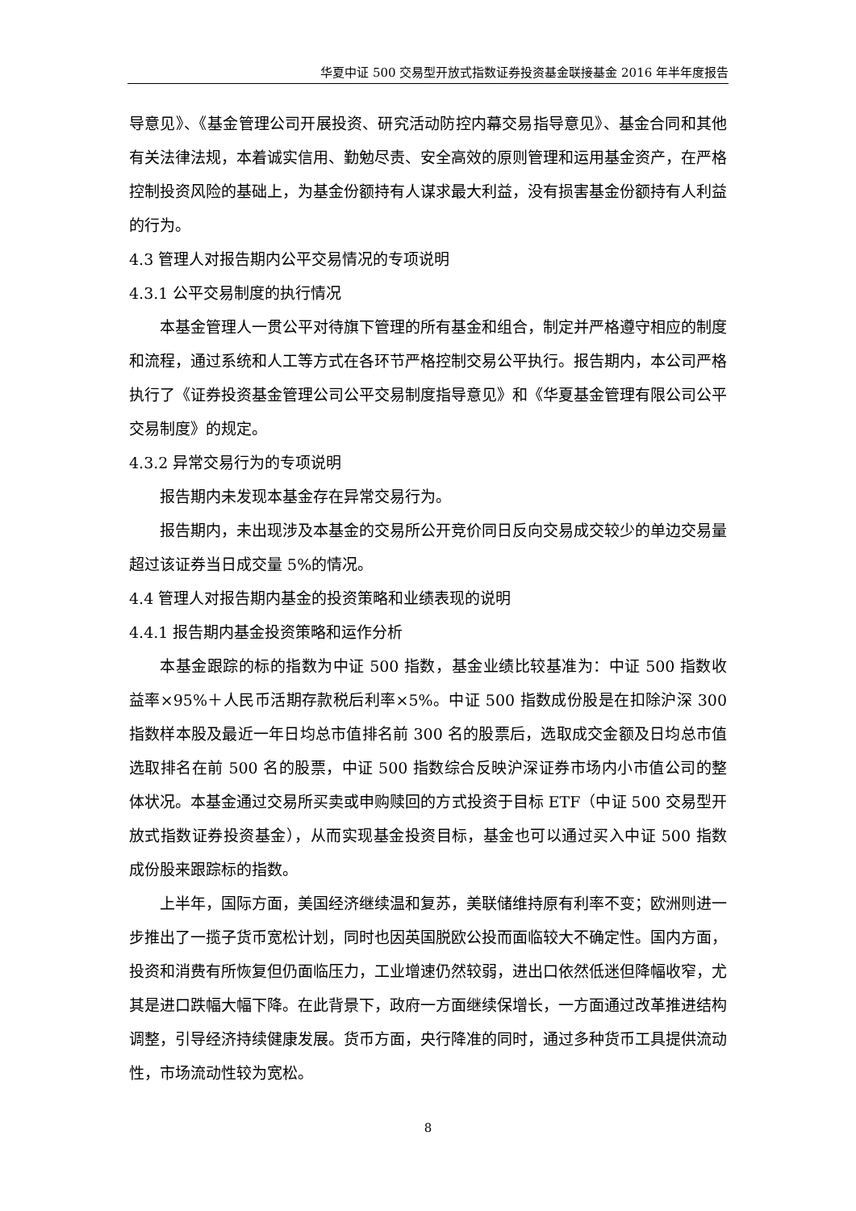华夏中证 500 交易型开放式指数证券投资基金联接基金 2016 年半年度报告
导意见》、《基金管理公司开展投资、研究活动防控内幕交易指导意见》、基金合同和其他有关法律法规，本着诚实信用、勤勉尽责、安全高效的原则管理和运用基金资产，在严格控制投资风险的基础上，为基金份额持有人谋求最大利益，没有损害基金份额持有人利益的行为。
4.3 管理人对报告期内公平交易情况的专项说明
4.3.1 公平交易制度的执行情况
本基金管理人一贯公平对待旗下管理的所有基金和组合，制定并严格遵守相应的制度和流程，通过系统和人工等方式在各环节严格控制交易公平执行。报告期内，本公司严格执行了《证券投资基金管理公司公平交易制度指导意见》和《华夏基金管理有限公司公平交易制度》的规定。
4.3.2 异常交易行为的专项说明
报告期内未发现本基金存在异常交易行为。
报告期内，未出现涉及本基金的交易所公开竞价同日反向交易成交较少的单边交易量超过该证券当日成交量 5%的情况。
4.4 管理人对报告期内基金的投资策略和业绩表现的说明
4.4.1 报告期内基金投资策略和运作分析
本基金跟踪的标的指数为中证 500 指数，基金业绩比较基准为：中证 500 指数收益率×95%＋人民币活期存款税后利率×5%。中证 500 指数成份股是在扣除沪深 300 指数样本股及最近一年日均总市值排名前 300 名的股票后，选取成交金额及日均总市值选取排名在前 500 名的股票，中证 500 指数综合反映沪深证券市场内小市值公司的整体状况。本基金通过交易所买卖或申购赎回的方式投资于目标 ETF（中证 500 交易型开放式指数证券投资基金），从而实现基金投资目标，基金也可以通过买入中证 500 指数成份股来跟踪标的指数。
上半年，国际方面，美国经济继续温和复苏，美联储维持原有利率不变；欧洲则进一步推出了一揽子货币宽松计划，同时也因英国脱欧公投而面临较大不确定性。国内方面，投资和消费有所恢复但仍面临压力，工业增速仍然较弱，进出口依然低迷但降幅收窄，尤其是进口跌幅大幅下降。在此背景下，政府一方面继续保增长，一方面通过改革推进结构调整，引导经济持续健康发展。货币方面，央行降准的同时，通过多种货币工具提供流动性，市场流动性较为宽松。
8